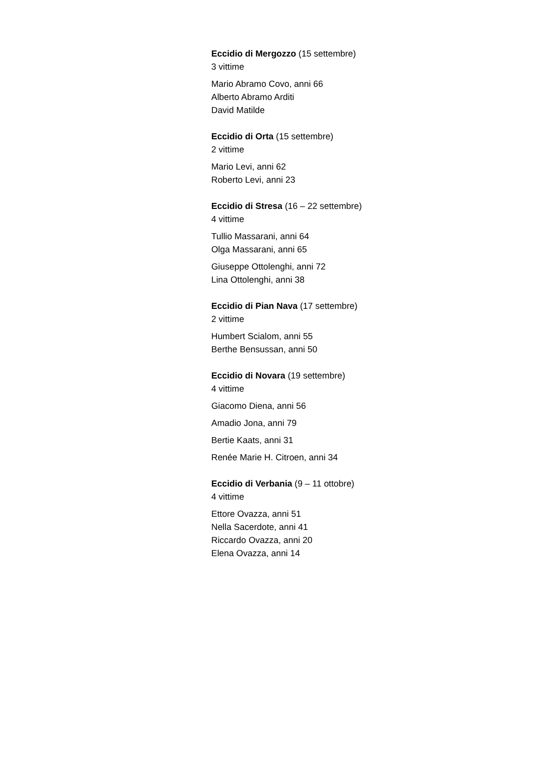Eccidio di Mergozzo (15 settembre)
3 vittime
Mario Abramo Covo, anni 66
Alberto Abramo Arditi
David Matilde
Eccidio di Orta (15 settembre)
2 vittime
Mario Levi, anni 62
Roberto Levi, anni 23
Eccidio di Stresa (16 – 22 settembre)
4 vittime
Tullio Massarani, anni 64
Olga Massarani, anni 65
Giuseppe Ottolenghi, anni 72
Lina Ottolenghi, anni 38
Eccidio di Pian Nava (17 settembre)
2 vittime
Humbert Scialom, anni 55
Berthe Bensussan, anni 50
Eccidio di Novara (19 settembre)
4 vittime
Giacomo Diena, anni 56
Amadio Jona, anni 79
Bertie Kaats, anni 31
Renée Marie H. Citroen, anni 34
Eccidio di Verbania (9 – 11 ottobre)
4 vittime
Ettore Ovazza, anni 51
Nella Sacerdote, anni 41
Riccardo Ovazza, anni 20
Elena Ovazza, anni 14